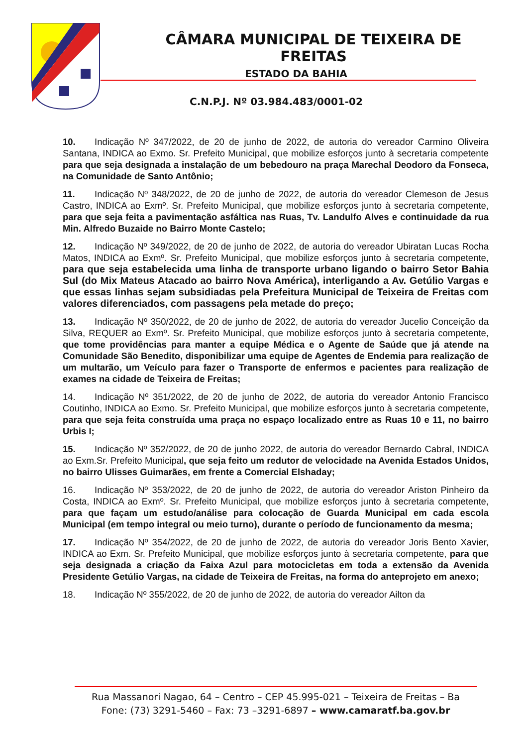CÂMARA MUNICIPAL DE TEIXEIRA DE FREITAS
ESTADO DA BAHIA
C.N.P.J. Nº 03.984.483/0001-02
10. Indicação Nº 347/2022, de 20 de junho de 2022, de autoria do vereador Carmino Oliveira Santana, INDICA ao Exmo. Sr. Prefeito Municipal, que mobilize esforços junto à secretaria competente para que seja designada a instalação de um bebedouro na praça Marechal Deodoro da Fonseca, na Comunidade de Santo Antônio;
11. Indicação Nº 348/2022, de 20 de junho de 2022, de autoria do vereador Clemeson de Jesus Castro, INDICA ao Exmº. Sr. Prefeito Municipal, que mobilize esforços junto à secretaria competente, para que seja feita a pavimentação asfáltica nas Ruas, Tv. Landulfo Alves e continuidade da rua Min. Alfredo Buzaide no Bairro Monte Castelo;
12. Indicação Nº 349/2022, de 20 de junho de 2022, de autoria do vereador Ubiratan Lucas Rocha Matos, INDICA ao Exmº. Sr. Prefeito Municipal, que mobilize esforços junto à secretaria competente, para que seja estabelecida uma linha de transporte urbano ligando o bairro Setor Bahia Sul (do Mix Mateus Atacado ao bairro Nova América), interligando a Av. Getúlio Vargas e que essas linhas sejam subsidiadas pela Prefeitura Municipal de Teixeira de Freitas com valores diferenciados, com passagens pela metade do preço;
13. Indicação Nº 350/2022, de 20 de junho de 2022, de autoria do vereador Jucelio Conceição da Silva, REQUER ao Exmº. Sr. Prefeito Municipal, que mobilize esforços junto à secretaria competente, que tome providências para manter a equipe Médica e o Agente de Saúde que já atende na Comunidade São Benedito, disponibilizar uma equipe de Agentes de Endemia para realização de um multarão, um Veículo para fazer o Transporte de enfermos e pacientes para realização de exames na cidade de Teixeira de Freitas;
14. Indicação Nº 351/2022, de 20 de junho de 2022, de autoria do vereador Antonio Francisco Coutinho, INDICA ao Exmo. Sr. Prefeito Municipal, que mobilize esforços junto à secretaria competente, para que seja feita construída uma praça no espaço localizado entre as Ruas 10 e 11, no bairro Urbis I;
15. Indicação Nº 352/2022, de 20 de junho 2022, de autoria do vereador Bernardo Cabral, INDICA ao Exm.Sr. Prefeito Municipal, que seja feito um redutor de velocidade na Avenida Estados Unidos, no bairro Ulisses Guimarães, em frente a Comercial Elshaday;
16. Indicação Nº 353/2022, de 20 de junho de 2022, de autoria do vereador Ariston Pinheiro da Costa, INDICA ao Exmº. Sr. Prefeito Municipal, que mobilize esforços junto à secretaria competente, para que façam um estudo/análise para colocação de Guarda Municipal em cada escola Municipal (em tempo integral ou meio turno), durante o período de funcionamento da mesma;
17. Indicação Nº 354/2022, de 20 de junho de 2022, de autoria do vereador Joris Bento Xavier, INDICA ao Exm. Sr. Prefeito Municipal, que mobilize esforços junto à secretaria competente, para que seja designada a criação da Faixa Azul para motocicletas em toda a extensão da Avenida Presidente Getúlio Vargas, na cidade de Teixeira de Freitas, na forma do anteprojeto em anexo;
18. Indicação Nº 355/2022, de 20 de junho de 2022, de autoria do vereador Ailton da
Rua Massanori Nagao, 64 – Centro – CEP 45.995-021 – Teixeira de Freitas – Ba
Fone: (73) 3291-5460 – Fax: 73 –3291-6897 – www.camaratf.ba.gov.br